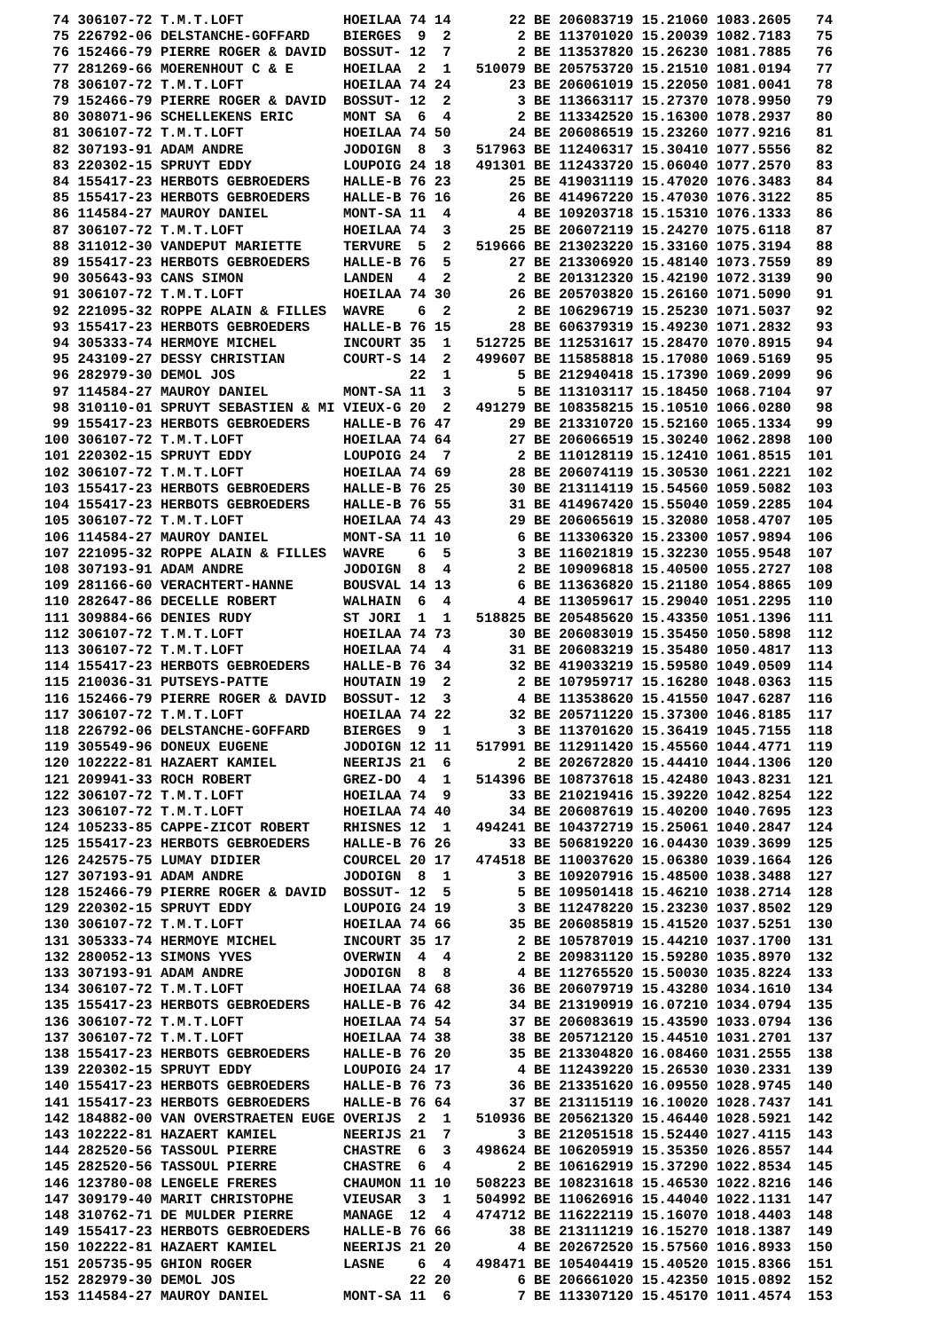74 306107-72 T.M.T.LOFT            HOEILAA 74 14       22 BE 206083719 15.21060 1083.2605   74
 75 226792-06 DELSTANCHE-GOFFARD    BIERGES  9  2        2 BE 113701020 15.20039 1082.7183   75
 76 152466-79 PIERRE ROGER & DAVID  BOSSUT- 12  7        2 BE 113537820 15.26230 1081.7885   76
 77 281269-66 MOERENHOUT C & E      HOEILAA  2  1   510079 BE 205753720 15.21510 1081.0194   77
 78 306107-72 T.M.T.LOFT            HOEILAA 74 24       23 BE 206061019 15.22050 1081.0041   78
 79 152466-79 PIERRE ROGER & DAVID  BOSSUT- 12  2        3 BE 113663117 15.27370 1078.9950   79
 80 308071-96 SCHELLEKENS ERIC      MONT SA  6  4        2 BE 113342520 15.16300 1078.2937   80
 81 306107-72 T.M.T.LOFT            HOEILAA 74 50       24 BE 206086519 15.23260 1077.9216   81
 82 307193-91 ADAM ANDRE            JODOIGN  8  3   517963 BE 112406317 15.30410 1077.5556   82
 83 220302-15 SPRUYT EDDY           LOUPOIG 24 18   491301 BE 112433720 15.06040 1077.2570   83
 84 155417-23 HERBOTS GEBROEDERS    HALLE-B 76 23       25 BE 419031119 15.47020 1076.3483   84
 85 155417-23 HERBOTS GEBROEDERS    HALLE-B 76 16       26 BE 414967220 15.47030 1076.3122   85
 86 114584-27 MAUROY DANIEL         MONT-SA 11  4        4 BE 109203718 15.15310 1076.1333   86
 87 306107-72 T.M.T.LOFT            HOEILAA 74  3       25 BE 206072119 15.24270 1075.6118   87
 88 311012-30 VANDEPUT MARIETTE     TERVURE  5  2   519666 BE 213023220 15.33160 1075.3194   88
 89 155417-23 HERBOTS GEBROEDERS    HALLE-B 76  5       27 BE 213306920 15.48140 1073.7559   89
 90 305643-93 CANS SIMON            LANDEN   4  2        2 BE 201312320 15.42190 1072.3139   90
 91 306107-72 T.M.T.LOFT            HOEILAA 74 30       26 BE 205703820 15.26160 1071.5090   91
 92 221095-32 ROPPE ALAIN & FILLES  WAVRE    6  2        2 BE 106296719 15.25230 1071.5037   92
 93 155417-23 HERBOTS GEBROEDERS    HALLE-B 76 15       28 BE 606379319 15.49230 1071.2832   93
 94 305333-74 HERMOYE MICHEL        INCOURT 35  1   512725 BE 112531617 15.28470 1070.8915   94
 95 243109-27 DESSY CHRISTIAN       COURT-S 14  2   499607 BE 115858818 15.17080 1069.5169   95
 96 282979-30 DEMOL JOS                     22  1        5 BE 212940418 15.17390 1069.2099   96
 97 114584-27 MAUROY DANIEL         MONT-SA 11  3        5 BE 113103117 15.18450 1068.7104   97
 98 310110-01 SPRUYT SEBASTIEN & MI VIEUX-G 20  2   491279 BE 108358215 15.10510 1066.0280   98
 99 155417-23 HERBOTS GEBROEDERS    HALLE-B 76 47       29 BE 213310720 15.52160 1065.1334   99
100 306107-72 T.M.T.LOFT            HOEILAA 74 64       27 BE 206066519 15.30240 1062.2898  100
101 220302-15 SPRUYT EDDY           LOUPOIG 24  7        2 BE 110128119 15.12410 1061.8515  101
102 306107-72 T.M.T.LOFT            HOEILAA 74 69       28 BE 206074119 15.30530 1061.2221  102
103 155417-23 HERBOTS GEBROEDERS    HALLE-B 76 25       30 BE 213114119 15.54560 1059.5082  103
104 155417-23 HERBOTS GEBROEDERS    HALLE-B 76 55       31 BE 414967420 15.55040 1059.2285  104
105 306107-72 T.M.T.LOFT            HOEILAA 74 43       29 BE 206065619 15.32080 1058.4707  105
106 114584-27 MAUROY DANIEL         MONT-SA 11 10        6 BE 113306320 15.23300 1057.9894  106
107 221095-32 ROPPE ALAIN & FILLES  WAVRE    6  5        3 BE 116021819 15.32230 1055.9548  107
108 307193-91 ADAM ANDRE            JODOIGN  8  4        2 BE 109096818 15.40500 1055.2727  108
109 281166-60 VERACHTERT-HANNE      BOUSVAL 14 13        6 BE 113636820 15.21180 1054.8865  109
110 282647-86 DECELLE ROBERT        WALHAIN  6  4        4 BE 113059617 15.29040 1051.2295  110
111 309884-66 DENIES RUDY           ST JORI  1  1   518825 BE 205485620 15.43350 1051.1396  111
112 306107-72 T.M.T.LOFT            HOEILAA 74 73       30 BE 206083019 15.35450 1050.5898  112
113 306107-72 T.M.T.LOFT            HOEILAA 74  4       31 BE 206083219 15.35480 1050.4817  113
114 155417-23 HERBOTS GEBROEDERS    HALLE-B 76 34       32 BE 419033219 15.59580 1049.0509  114
115 210036-31 PUTSEYS-PATTE         HOUTAIN 19  2        2 BE 107959717 15.16280 1048.0363  115
116 152466-79 PIERRE ROGER & DAVID  BOSSUT- 12  3        4 BE 113538620 15.41550 1047.6287  116
117 306107-72 T.M.T.LOFT            HOEILAA 74 22       32 BE 205711220 15.37300 1046.8185  117
118 226792-06 DELSTANCHE-GOFFARD    BIERGES  9  1        3 BE 113701620 15.36419 1045.7155  118
119 305549-96 DONEUX EUGENE         JODOIGN 12 11   517991 BE 112911420 15.45560 1044.4771  119
120 102222-81 HAZAERT KAMIEL        NEERIJS 21  6        2 BE 202672820 15.44410 1044.1306  120
121 209941-33 ROCH ROBERT           GREZ-DO  4  1   514396 BE 108737618 15.42480 1043.8231  121
122 306107-72 T.M.T.LOFT            HOEILAA 74  9       33 BE 210219416 15.39220 1042.8254  122
123 306107-72 T.M.T.LOFT            HOEILAA 74 40       34 BE 206087619 15.40200 1040.7695  123
124 105233-85 CAPPE-ZICOT ROBERT    RHISNES 12  1   494241 BE 104372719 15.25061 1040.2847  124
125 155417-23 HERBOTS GEBROEDERS    HALLE-B 76 26       33 BE 506819220 16.04430 1039.3699  125
126 242575-75 LUMAY DIDIER          COURCEL 20 17   474518 BE 110037620 15.06380 1039.1664  126
127 307193-91 ADAM ANDRE            JODOIGN  8  1        3 BE 109207916 15.48500 1038.3488  127
128 152466-79 PIERRE ROGER & DAVID  BOSSUT- 12  5        5 BE 109501418 15.46210 1038.2714  128
129 220302-15 SPRUYT EDDY           LOUPOIG 24 19        3 BE 112478220 15.23230 1037.8502  129
130 306107-72 T.M.T.LOFT            HOEILAA 74 66       35 BE 206085819 15.41520 1037.5251  130
131 305333-74 HERMOYE MICHEL        INCOURT 35 17        2 BE 105787019 15.44210 1037.1700  131
132 280052-13 SIMONS YVES           OVERWIN  4  4        2 BE 209831120 15.59280 1035.8970  132
133 307193-91 ADAM ANDRE            JODOIGN  8  8        4 BE 112765520 15.50030 1035.8224  133
134 306107-72 T.M.T.LOFT            HOEILAA 74 68       36 BE 206079719 15.43280 1034.1610  134
135 155417-23 HERBOTS GEBROEDERS    HALLE-B 76 42       34 BE 213190919 16.07210 1034.0794  135
136 306107-72 T.M.T.LOFT            HOEILAA 74 54       37 BE 206083619 15.43590 1033.0794  136
137 306107-72 T.M.T.LOFT            HOEILAA 74 38       38 BE 205712120 15.44510 1031.2701  137
138 155417-23 HERBOTS GEBROEDERS    HALLE-B 76 20       35 BE 213304820 16.08460 1031.2555  138
139 220302-15 SPRUYT EDDY           LOUPOIG 24 17        4 BE 112439220 15.26530 1030.2331  139
140 155417-23 HERBOTS GEBROEDERS    HALLE-B 76 73       36 BE 213351620 16.09550 1028.9745  140
141 155417-23 HERBOTS GEBROEDERS    HALLE-B 76 64       37 BE 213115119 16.10020 1028.7437  141
142 184882-00 VAN OVERSTRAETEN EUGE OVERIJS  2  1   510936 BE 205621320 15.46440 1028.5921  142
143 102222-81 HAZAERT KAMIEL        NEERIJS 21  7        3 BE 212051518 15.52440 1027.4115  143
144 282520-56 TASSOUL PIERRE        CHASTRE  6  3   498624 BE 106205919 15.35350 1026.8557  144
145 282520-56 TASSOUL PIERRE        CHASTRE  6  4        2 BE 106162919 15.37290 1022.8534  145
146 123780-08 LENGELE FRERES        CHAUMON 11 10   508223 BE 108231618 15.46530 1022.8216  146
147 309179-40 MARIT CHRISTOPHE      VIEUSAR  3  1   504992 BE 110626916 15.44040 1022.1131  147
148 310762-71 DE MULDER PIERRE      MANAGE  12  4   474712 BE 116222119 15.16070 1018.4403  148
149 155417-23 HERBOTS GEBROEDERS    HALLE-B 76 66       38 BE 213111219 16.15270 1018.1387  149
150 102222-81 HAZAERT KAMIEL        NEERIJS 21 20        4 BE 202672520 15.57560 1016.8933  150
151 205735-95 GHION ROGER           LASNE    6  4   498471 BE 105404419 15.40520 1015.8366  151
152 282979-30 DEMOL JOS                     22 20        6 BE 206661020 15.42350 1015.0892  152
153 114584-27 MAUROY DANIEL         MONT-SA 11  6        7 BE 113307120 15.45170 1011.4574  153